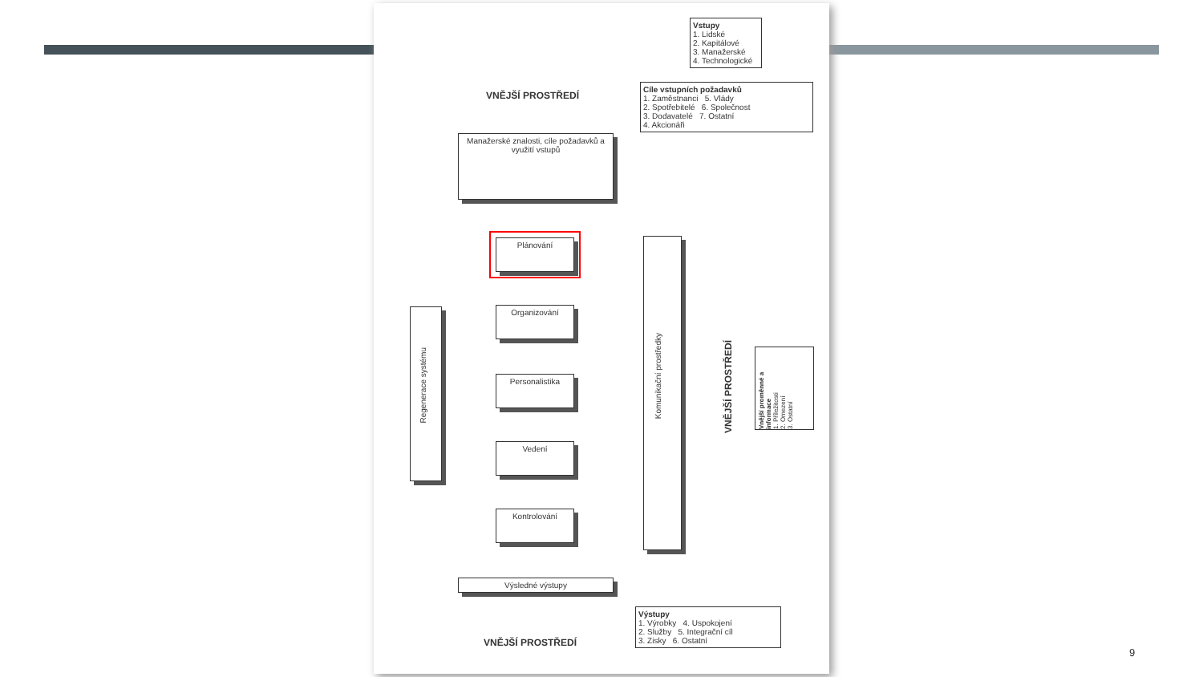Vstupy
1. Lidské
2. Kapitálové
3. Manažerské
4. Technologické
VNĚJŠÍ PROSTŘEDÍ
Cíle vstupních požadavků
1. Zaměstnanci 5. Vlády
2. Spotřebitelé 6. Společnost
3. Dodavatelé 7. Ostatní
4. Akcionáři
Manažerské znalosti, cíle požadavků a využití vstupů
Plánování
Organizování
Personalistika
Vedení
Kontrolování
Regenerace systému
Komunikační prostředky
VNĚJŠÍ PROSTŘEDÍ
Vnější proměnné a informace
1. Příležitosti
2. Omezení
3. Ostatní
Výsledné výstupy
Výstupy
1. Výrobky 4. Uspokojení
2. Služby 5. Integrační cíl
3. Zisky 6. Ostatní
VNĚJŠÍ PROSTŘEDÍ
9